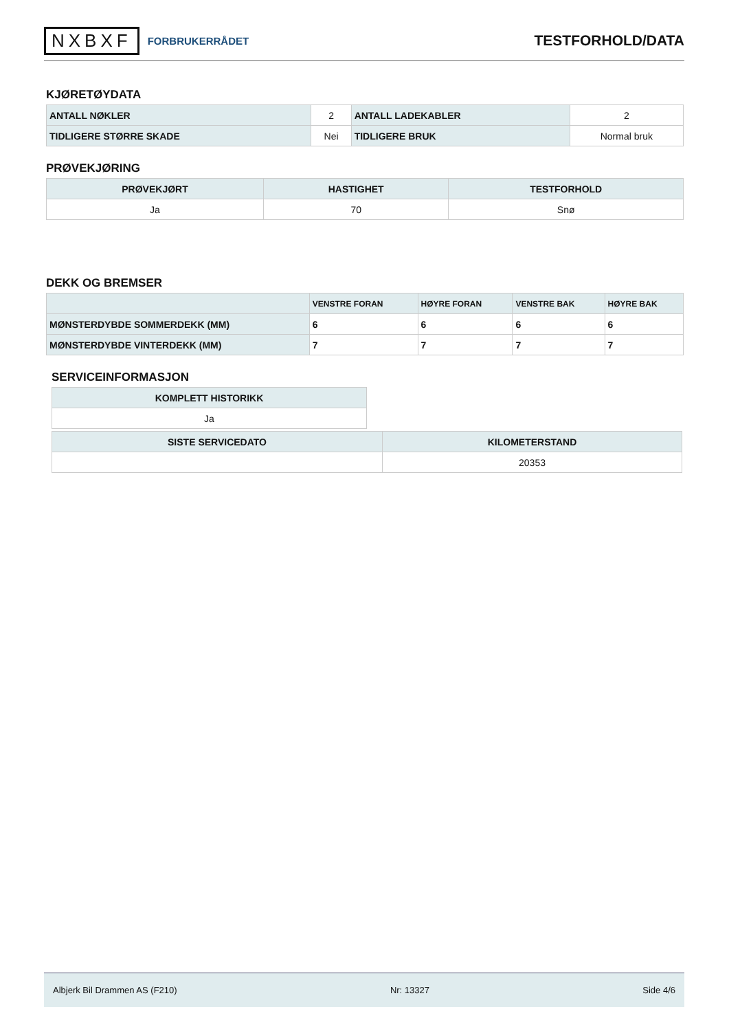NXBXF FORBRUKERRÅDET
TESTFORHOLD/DATA
KJØRETØYDATA
| ANTALL NØKLER | 2 | ANTALL LADEKABLER | 2 |
| TIDLIGERE STØRRE SKADE | Nei | TIDLIGERE BRUK | Normal bruk |
PRØVEKJØRING
| PRØVEKJØRT | HASTIGHET | TESTFORHOLD |
| --- | --- | --- |
| Ja | 70 | Snø |
DEKK OG BREMSER
| | VENSTRE FORAN | HØYRE FORAN | VENSTRE BAK | HØYRE BAK |
| --- | --- | --- | --- | --- |
| MØNSTERDYBDE SOMMERDEKK (MM) | 6 | 6 | 6 | 6 |
| MØNSTERDYBDE VINTERDEKK (MM) | 7 | 7 | 7 | 7 |
SERVICEINFORMASJON
| KOMPLETT HISTORIKK |
| --- |
| Ja |
| SISTE SERVICEDATO | KILOMETERSTAND |
| --- | --- |
| | 20353 |
Albjerk Bil Drammen AS (F210) Nr: 13327 Side 4/6